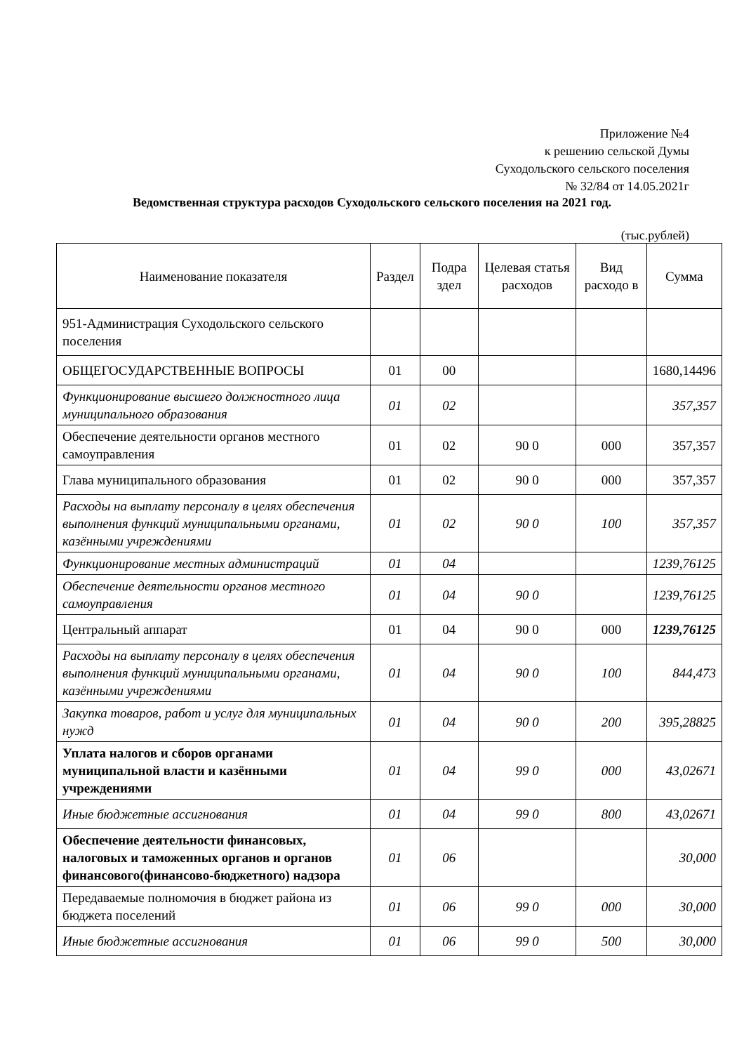Приложение №4
к решению сельской Думы
Суходольского сельского поселения
№ 32/84 от 14.05.2021г
Ведомственная структура расходов Суходольского сельского поселения на 2021 год.
(тыс.рублей)
| Наименование показателя | Раздел | Подра здел | Целевая статья расходов | Вид расходо в | Сумма |
| --- | --- | --- | --- | --- | --- |
| 951-Администрация Суходольского сельского поселения | | | | | |
| ОБЩЕГОСУДАРСТВЕННЫЕ ВОПРОСЫ | 01 | 00 | | | 1680,14496 |
| Функционирование высшего должностного лица муниципального образования | 01 | 02 | | | 357,357 |
| Обеспечение деятельности органов местного самоуправления | 01 | 02 | 90 0 | 000 | 357,357 |
| Глава муниципального образования | 01 | 02 | 90 0 | 000 | 357,357 |
| Расходы на выплату персоналу в целях обеспечения выполнения функций муниципальными органами, казёнными учреждениями | 01 | 02 | 90 0 | 100 | 357,357 |
| Функционирование местных администраций | 01 | 04 | | | 1239,76125 |
| Обеспечение деятельности органов местного самоуправления | 01 | 04 | 90 0 | | 1239,76125 |
| Центральный аппарат | 01 | 04 | 90 0 | 000 | 1239,76125 |
| Расходы на выплату персоналу в целях обеспечения выполнения функций муниципальными органами, казёнными учреждениями | 01 | 04 | 90 0 | 100 | 844,473 |
| Закупка товаров, работ и услуг для муниципальных нужд | 01 | 04 | 90 0 | 200 | 395,28825 |
| Уплата налогов и сборов органами муниципальной власти и казёнными учреждениями | 01 | 04 | 99 0 | 000 | 43,02671 |
| Иные бюджетные ассигнования | 01 | 04 | 99 0 | 800 | 43,02671 |
| Обеспечение деятельности финансовых, налоговых и таможенных органов и органов финансового(финансово-бюджетного) надзора | 01 | 06 | | | 30,000 |
| Передаваемые полномочия в бюджет района из бюджета поселений | 01 | 06 | 99 0 | 000 | 30,000 |
| Иные бюджетные ассигнования | 01 | 06 | 99 0 | 500 | 30,000 |